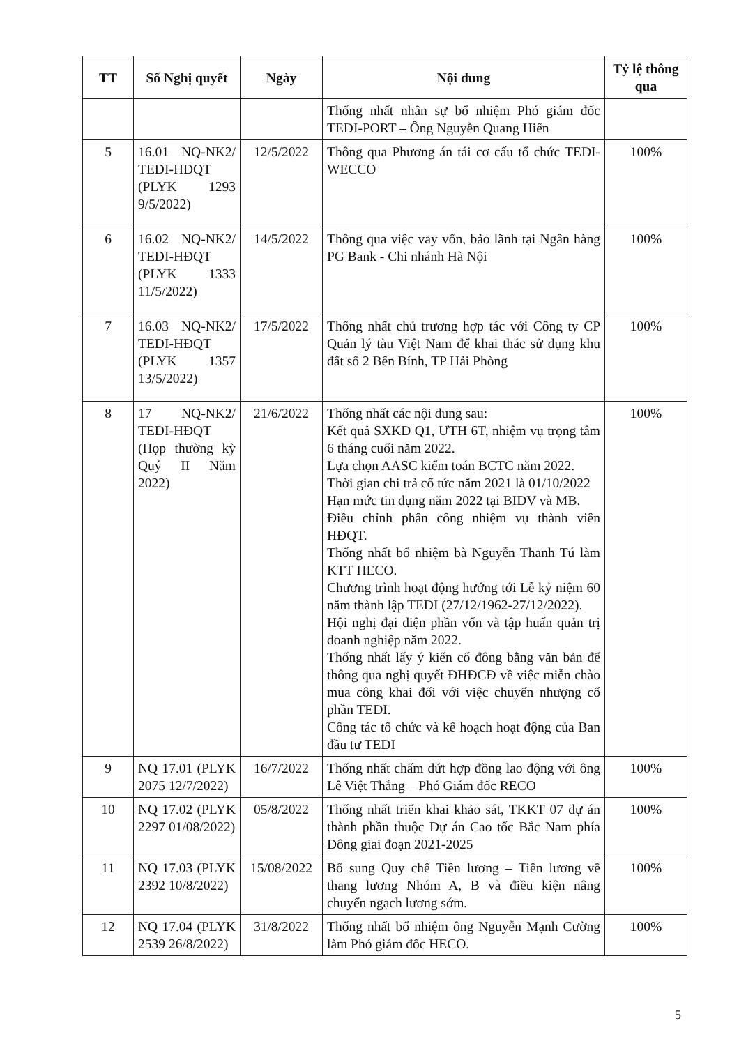| TT | Số Nghị quyết | Ngày | Nội dung | Tỷ lệ thông qua |
| --- | --- | --- | --- | --- |
| | | | Thống nhất nhân sự bổ nhiệm Phó giám đốc TEDI-PORT – Ông Nguyễn Quang Hiến | |
| 5 | 16.01 NQ-NK2/ TEDI-HĐQT (PLYK 1293 9/5/2022) | 12/5/2022 | Thông qua Phương án tái cơ cấu tổ chức TEDI-WECCO | 100% |
| 6 | 16.02 NQ-NK2/ TEDI-HĐQT (PLYK 1333 11/5/2022) | 14/5/2022 | Thông qua việc vay vốn, bảo lãnh tại Ngân hàng PG Bank - Chi nhánh Hà Nội | 100% |
| 7 | 16.03 NQ-NK2/ TEDI-HĐQT (PLYK 1357 13/5/2022) | 17/5/2022 | Thống nhất chủ trương hợp tác với Công ty CP Quản lý tàu Việt Nam để khai thác sử dụng khu đất số 2 Bến Bính, TP Hải Phòng | 100% |
| 8 | 17 NQ-NK2/ TEDI-HĐQT (Họp thường kỳ Quý II Năm 2022) | 21/6/2022 | Thống nhất các nội dung sau: Kết quả SXKD Q1, ƯTH 6T, nhiệm vụ trọng tâm 6 tháng cuối năm 2022. Lựa chọn AASC kiểm toán BCTC năm 2022. Thời gian chi trả cổ tức năm 2021 là 01/10/2022 Hạn mức tin dụng năm 2022 tại BIDV và MB. Điều chỉnh phân công nhiệm vụ thành viên HĐQT. Thống nhất bổ nhiệm bà Nguyễn Thanh Tú làm KTT HECO. Chương trình hoạt động hướng tới Lễ kỷ niệm 60 năm thành lập TEDI (27/12/1962-27/12/2022). Hội nghị đại diện phần vốn và tập huấn quản trị doanh nghiệp năm 2022. Thống nhất lấy ý kiến cổ đông bằng văn bản để thông qua nghị quyết ĐHĐCĐ về việc miễn chào mua công khai đối với việc chuyển nhượng cổ phần TEDI. Công tác tổ chức và kế hoạch hoạt động của Ban đầu tư TEDI | 100% |
| 9 | NQ 17.01 (PLYK 2075 12/7/2022) | 16/7/2022 | Thống nhất chấm dứt hợp đồng lao động với ông Lê Việt Thắng – Phó Giám đốc RECO | 100% |
| 10 | NQ 17.02 (PLYK 2297 01/08/2022) | 05/8/2022 | Thống nhất triển khai khảo sát, TKKT 07 dự án thành phần thuộc Dự án Cao tốc Bắc Nam phía Đông giai đoạn 2021-2025 | 100% |
| 11 | NQ 17.03 (PLYK 2392 10/8/2022) | 15/08/2022 | Bổ sung Quy chế Tiền lương – Tiền lương về thang lương Nhóm A, B và điều kiện nâng chuyển ngạch lương sớm. | 100% |
| 12 | NQ 17.04 (PLYK 2539 26/8/2022) | 31/8/2022 | Thống nhất bổ nhiệm ông Nguyễn Mạnh Cường làm Phó giám đốc HECO. | 100% |
5